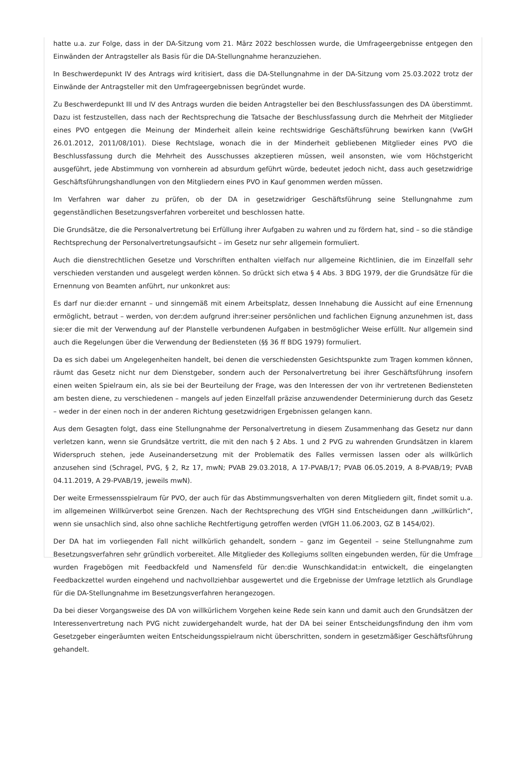hatte u.a. zur Folge, dass in der DA-Sitzung vom 21. März 2022 beschlossen wurde, die Umfrageergebnisse entgegen den Einwänden der Antragsteller als Basis für die DA-Stellungnahme heranzuziehen.
In Beschwerdepunkt IV des Antrags wird kritisiert, dass die DA-Stellungnahme in der DA-Sitzung vom 25.03.2022 trotz der Einwände der Antragsteller mit den Umfrageergebnissen begründet wurde.
Zu Beschwerdepunkt III und IV des Antrags wurden die beiden Antragsteller bei den Beschlussfassungen des DA überstimmt. Dazu ist festzustellen, dass nach der Rechtsprechung die Tatsache der Beschlussfassung durch die Mehrheit der Mitglieder eines PVO entgegen die Meinung der Minderheit allein keine rechtswidrige Geschäftsführung bewirken kann (VwGH 26.01.2012, 2011/08/101). Diese Rechtslage, wonach die in der Minderheit gebliebenen Mitglieder eines PVO die Beschlussfassung durch die Mehrheit des Ausschusses akzeptieren müssen, weil ansonsten, wie vom Höchstgericht ausgeführt, jede Abstimmung von vornherein ad absurdum geführt würde, bedeutet jedoch nicht, dass auch gesetzwidrige Geschäftsführungshandlungen von den Mitgliedern eines PVO in Kauf genommen werden müssen.
Im Verfahren war daher zu prüfen, ob der DA in gesetzwidriger Geschäftsführung seine Stellungnahme zum gegenständlichen Besetzungsverfahren vorbereitet und beschlossen hatte.
Die Grundsätze, die die Personalvertretung bei Erfüllung ihrer Aufgaben zu wahren und zu fördern hat, sind – so die ständige Rechtsprechung der Personalvertretungsaufsicht – im Gesetz nur sehr allgemein formuliert.
Auch die dienstrechtlichen Gesetze und Vorschriften enthalten vielfach nur allgemeine Richtlinien, die im Einzelfall sehr verschieden verstanden und ausgelegt werden können. So drückt sich etwa § 4 Abs. 3 BDG 1979, der die Grundsätze für die Ernennung von Beamten anführt, nur unkonkret aus:
Es darf nur die:der ernannt – und sinngemäß mit einem Arbeitsplatz, dessen Innehabung die Aussicht auf eine Ernennung ermöglicht, betraut – werden, von der:dem aufgrund ihrer:seiner persönlichen und fachlichen Eignung anzunehmen ist, dass sie:er die mit der Verwendung auf der Planstelle verbundenen Aufgaben in bestmöglicher Weise erfüllt. Nur allgemein sind auch die Regelungen über die Verwendung der Bediensteten (§§ 36 ff BDG 1979) formuliert.
Da es sich dabei um Angelegenheiten handelt, bei denen die verschiedensten Gesichtspunkte zum Tragen kommen können, räumt das Gesetz nicht nur dem Dienstgeber, sondern auch der Personalvertretung bei ihrer Geschäftsführung insofern einen weiten Spielraum ein, als sie bei der Beurteilung der Frage, was den Interessen der von ihr vertretenen Bediensteten am besten diene, zu verschiedenen – mangels auf jeden Einzelfall präzise anzuwendender Determinierung durch das Gesetz – weder in der einen noch in der anderen Richtung gesetzwidrigen Ergebnissen gelangen kann.
Aus dem Gesagten folgt, dass eine Stellungnahme der Personalvertretung in diesem Zusammenhang das Gesetz nur dann verletzen kann, wenn sie Grundsätze vertritt, die mit den nach § 2 Abs. 1 und 2 PVG zu wahrenden Grundsätzen in klarem Widerspruch stehen, jede Auseinandersetzung mit der Problematik des Falles vermissen lassen oder als willkürlich anzusehen sind (Schragel, PVG, § 2, Rz 17, mwN; PVAB 29.03.2018, A 17-PVAB/17; PVAB 06.05.2019, A 8-PVAB/19; PVAB 04.11.2019, A 29-PVAB/19, jeweils mwN).
Der weite Ermessensspielraum für PVO, der auch für das Abstimmungsverhalten von deren Mitgliedern gilt, findet somit u.a. im allgemeinen Willkürverbot seine Grenzen. Nach der Rechtsprechung des VfGH sind Entscheidungen dann „willkürlich“, wenn sie unsachlich sind, also ohne sachliche Rechtfertigung getroffen werden (VfGH 11.06.2003, GZ B 1454/02).
Der DA hat im vorliegenden Fall nicht willkürlich gehandelt, sondern – ganz im Gegenteil – seine Stellungnahme zum Besetzungsverfahren sehr gründlich vorbereitet. Alle Mitglieder des Kollegiums sollten eingebunden werden, für die Umfrage wurden Fragebögen mit Feedbackfeld und Namensfeld für den:die Wunschkandidat:in entwickelt, die eingelangten Feedbackzettel wurden eingehend und nachvollziehbar ausgewertet und die Ergebnisse der Umfrage letztlich als Grundlage für die DA-Stellungnahme im Besetzungsverfahren herangezogen.
Da bei dieser Vorgangsweise des DA von willkürlichem Vorgehen keine Rede sein kann und damit auch den Grundsätzen der Interessenvertretung nach PVG nicht zuwidergehandelt wurde, hat der DA bei seiner Entscheidungsfindung den ihm vom Gesetzgeber eingeräumten weiten Entscheidungsspielraum nicht überschritten, sondern in gesetzmäßiger Geschäftsführung gehandelt.